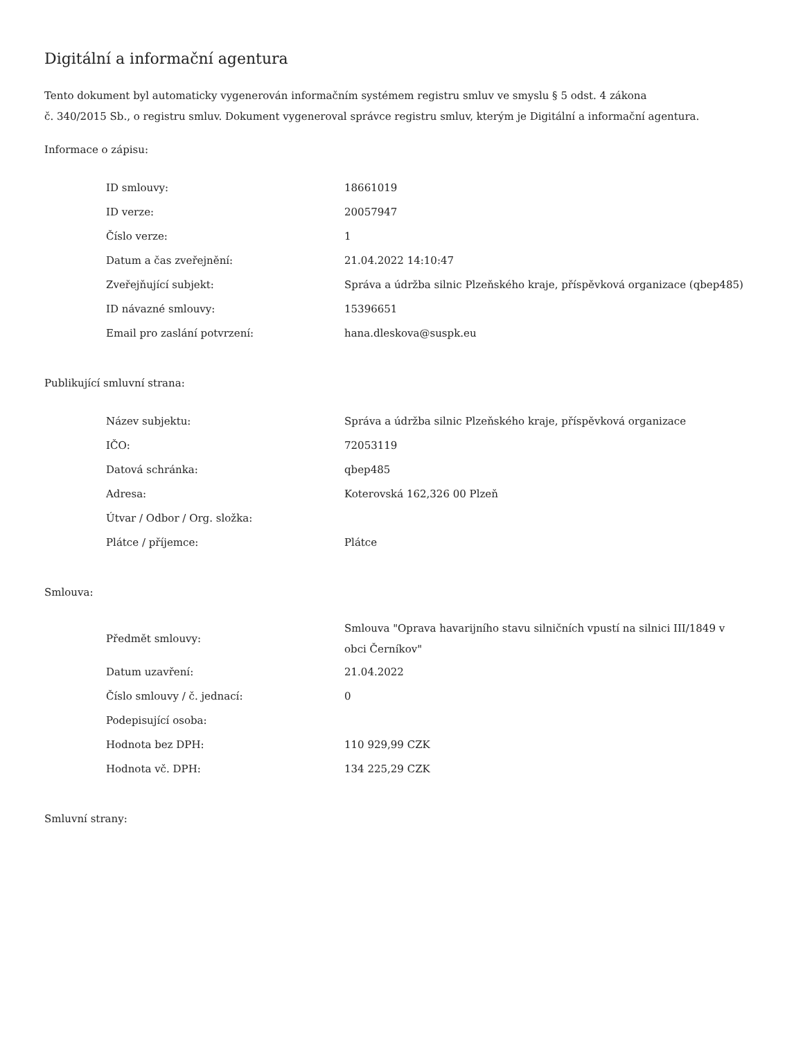Digitální a informační agentura
Tento dokument byl automaticky vygenerován informačním systémem registru smluv ve smyslu § 5 odst. 4 zákona
č. 340/2015 Sb., o registru smluv. Dokument vygeneroval správce registru smluv, kterým je Digitální a informační agentura.
Informace o zápisu:
| ID smlouvy: | 18661019 |
| ID verze: | 20057947 |
| Číslo verze: | 1 |
| Datum a čas zveřejnění: | 21.04.2022 14:10:47 |
| Zveřejňující subjekt: | Správa a údržba silnic Plzeňského kraje, příspěvková organizace (qbep485) |
| ID návazné smlouvy: | 15396651 |
| Email pro zaslání potvrzení: | hana.dleskova@suspk.eu |
Publikující smluvní strana:
| Název subjektu: | Správa a údržba silnic Plzeňského kraje, příspěvková organizace |
| IČO: | 72053119 |
| Datová schránka: | qbep485 |
| Adresa: | Koterovská 162,326 00 Plzeň |
| Útvar / Odbor / Org. složka: | |
| Plátce / příjemce: | Plátce |
Smlouva:
| Předmět smlouvy: | Smlouva "Oprava havarijního stavu silničních vpustí na silnici III/1849 v obci Černíkov" |
| Datum uzavření: | 21.04.2022 |
| Číslo smlouvy / č. jednací: | 0 |
| Podepisující osoba: | |
| Hodnota bez DPH: | 110 929,99 CZK |
| Hodnota vč. DPH: | 134 225,29 CZK |
Smluvní strany: